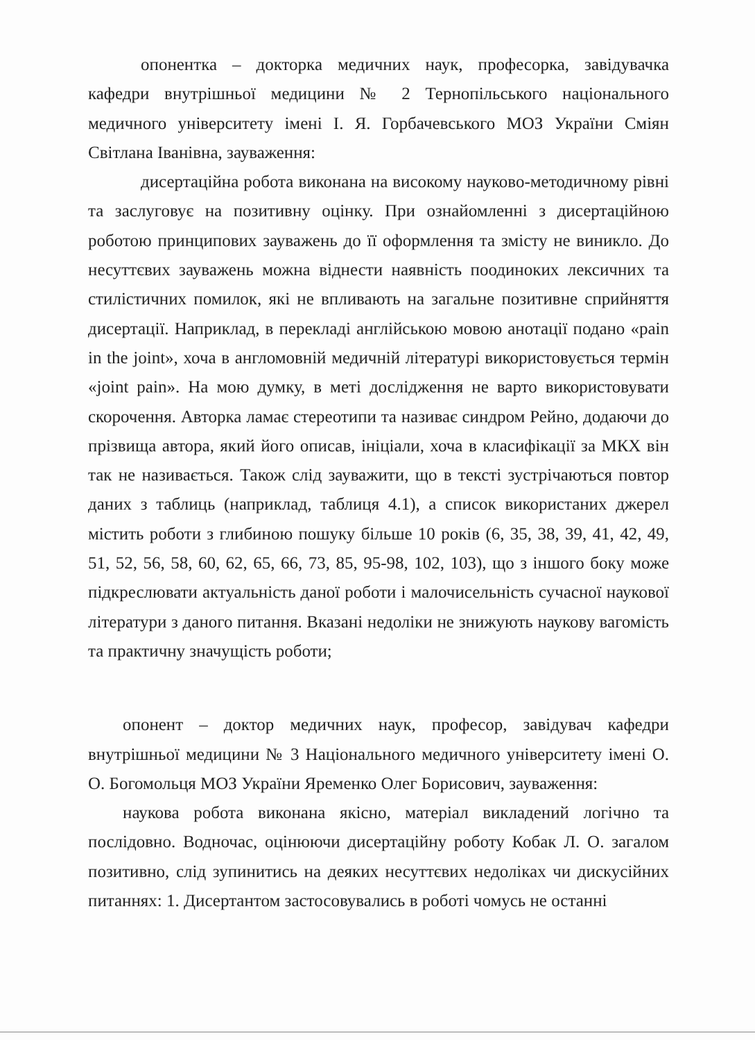опонентка – докторка медичних наук, професорка, завідувачка кафедри внутрішньої медицини № 2 Тернопільського національного медичного університету імені І. Я. Горбачевського МОЗ України Сміян Світлана Іванівна, зауваження:
дисертаційна робота виконана на високому науково-методичному рівні та заслуговує на позитивну оцінку. При ознайомленні з дисертаційною роботою принципових зауважень до її оформлення та змісту не виникло. До несуттєвих зауважень можна віднести наявність поодиноких лексичних та стилістичних помилок, які не впливають на загальне позитивне сприйняття дисертації. Наприклад, в перекладі англійською мовою анотації подано «pain in the joint», хоча в англомовній медичній літературі використовується термін «joint pain». На мою думку, в меті дослідження не варто використовувати скорочення. Авторка ламає стереотипи та називає синдром Рейно, додаючи до прізвища автора, який його описав, ініціали, хоча в класифікації за МКХ він так не називається. Також слід зауважити, що в тексті зустрічаються повтор даних з таблиць (наприклад, таблиця 4.1), а список використаних джерел містить роботи з глибиною пошуку більше 10 років (6, 35, 38, 39, 41, 42, 49, 51, 52, 56, 58, 60, 62, 65, 66, 73, 85, 95-98, 102, 103), що з іншого боку може підкреслювати актуальність даної роботи і малочисельність сучасної наукової літератури з даного питання. Вказані недоліки не знижують наукову вагомість та практичну значущість роботи;
опонент – доктор медичних наук, професор, завідувач кафедри внутрішньої медицини № 3 Національного медичного університету імені О. О. Богомольця МОЗ України Яременко Олег Борисович, зауваження:
наукова робота виконана якісно, матеріал викладений логічно та послідовно. Водночас, оцінюючи дисертаційну роботу Кобак Л. О. загалом позитивно, слід зупинитись на деяких несуттєвих недоліках чи дискусійних питаннях: 1. Дисертантом застосовувались в роботі чомусь не останні